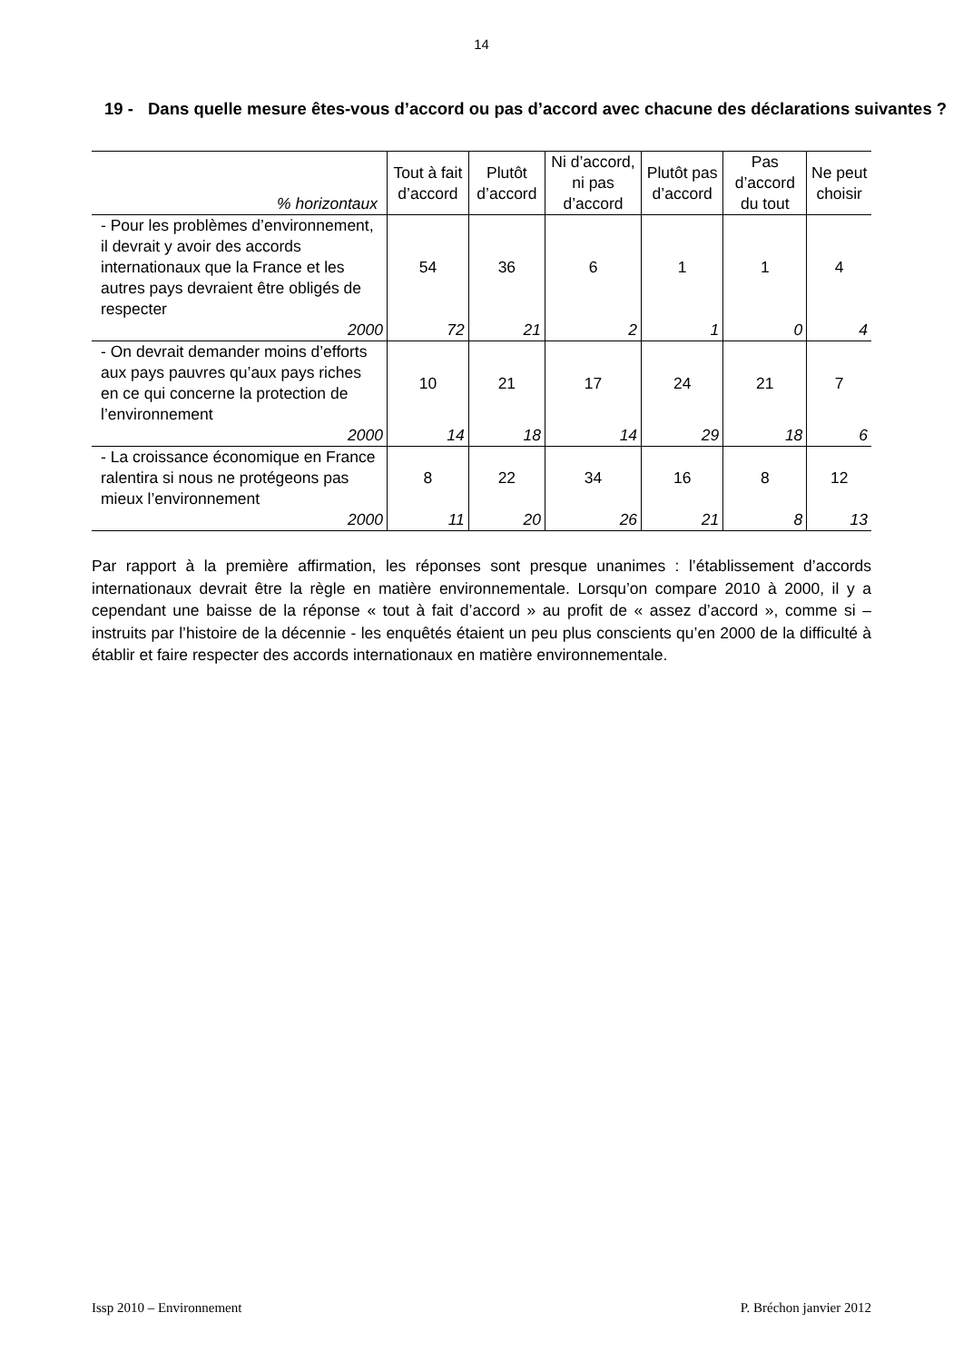14
19 - Dans quelle mesure êtes-vous d’accord ou pas d’accord avec chacune des déclarations suivantes ?
| % horizontaux | Tout à fait d’accord | Plutôt d’accord | Ni d’accord, ni pas d’accord | Plutôt pas d’accord | Pas d’accord du tout | Ne peut choisir |
| --- | --- | --- | --- | --- | --- | --- |
| - Pour les problèmes d’environnement, il devrait y avoir des accords internationaux que la France et les autres pays devraient être obligés de respecter | 54 | 36 | 6 | 1 | 1 | 4 |
| 2000 | 72 | 21 | 2 | 1 | 0 | 4 |
| - On devrait demander moins d’efforts aux pays pauvres qu’aux pays riches en ce qui concerne la protection de l’environnement | 10 | 21 | 17 | 24 | 21 | 7 |
| 2000 | 14 | 18 | 14 | 29 | 18 | 6 |
| - La croissance économique en France ralentira si nous ne protégeons pas mieux l’environnement | 8 | 22 | 34 | 16 | 8 | 12 |
| 2000 | 11 | 20 | 26 | 21 | 8 | 13 |
Par rapport à la première affirmation, les réponses sont presque unanimes : l’établissement d’accords internationaux devrait être la règle en matière environnementale. Lorsqu’on compare 2010 à 2000, il y a cependant une baisse de la réponse « tout à fait d’accord » au profit de « assez d’accord », comme si – instruits par l’histoire de la décennie - les enquêtés étaient un peu plus conscients qu’en 2000 de la difficulté à établir et faire respecter des accords internationaux en matière environnementale.
Issp 2010 – Environnement P. Bréchon janvier 2012